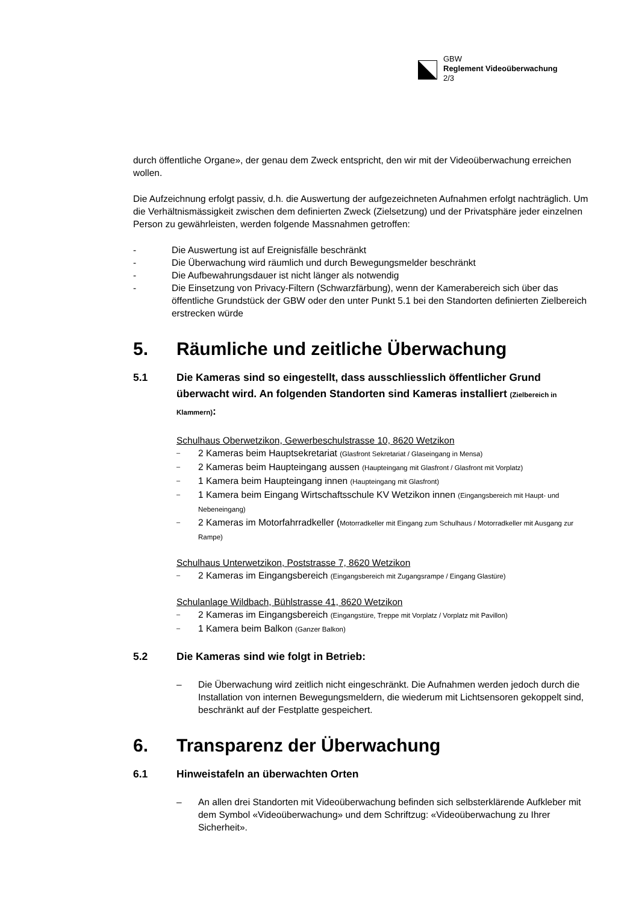GBW
Reglement Videoüberwachung
2/3
durch öffentliche Organe», der genau dem Zweck entspricht, den wir mit der Videoüberwachung erreichen wollen.
Die Aufzeichnung erfolgt passiv, d.h. die Auswertung der aufgezeichneten Aufnahmen erfolgt nachträglich. Um die Verhältnismässigkeit zwischen dem definierten Zweck (Zielsetzung) und der Privatsphäre jeder einzelnen Person zu gewährleisten, werden folgende Massnahmen getroffen:
- Die Auswertung ist auf Ereignisfälle beschränkt
- Die Überwachung wird räumlich und durch Bewegungsmelder beschränkt
- Die Aufbewahrungsdauer ist nicht länger als notwendig
- Die Einsetzung von Privacy-Filtern (Schwarzfärbung), wenn der Kamerabereich sich über das öffentliche Grundstück der GBW oder den unter Punkt 5.1 bei den Standorten definierten Zielbereich erstrecken würde
5. Räumliche und zeitliche Überwachung
5.1 Die Kameras sind so eingestellt, dass ausschliesslich öffentlicher Grund überwacht wird. An folgenden Standorten sind Kameras installiert (Zielbereich in Klammern):
Schulhaus Oberwetzikon, Gewerbeschulstrasse 10, 8620 Wetzikon
– 2 Kameras beim Hauptsekretariat (Glasfront Sekretariat / Glaseingang in Mensa)
– 2 Kameras beim Haupteingang aussen (Haupteingang mit Glasfront / Glasfront mit Vorplatz)
– 1 Kamera beim Haupteingang innen (Haupteingang mit Glasfront)
– 1 Kamera beim Eingang Wirtschaftsschule KV Wetzikon innen (Eingangsbereich mit Haupt- und Nebeneingang)
– 2 Kameras im Motorfahrradkeller (Motorradkeller mit Eingang zum Schulhaus / Motorradkeller mit Ausgang zur Rampe)
Schulhaus Unterwetzikon, Poststrasse 7, 8620 Wetzikon
– 2 Kameras im Eingangsbereich (Eingangsbereich mit Zugangsrampe / Eingang Glastüre)
Schulanlage Wildbach, Bühlstrasse 41, 8620 Wetzikon
– 2 Kameras im Eingangsbereich (Eingangstüre, Treppe mit Vorplatz / Vorplatz mit Pavillon)
– 1 Kamera beim Balkon (Ganzer Balkon)
5.2 Die Kameras sind wie folgt in Betrieb:
– Die Überwachung wird zeitlich nicht eingeschränkt. Die Aufnahmen werden jedoch durch die Installation von internen Bewegungsmeldern, die wiederum mit Lichtsensoren gekoppelt sind, beschränkt auf der Festplatte gespeichert.
6. Transparenz der Überwachung
6.1 Hinweistafeln an überwachten Orten
– An allen drei Standorten mit Videoüberwachung befinden sich selbsterklärende Aufkleber mit dem Symbol «Videoüberwachung» und dem Schriftzug: «Videoüberwachung zu Ihrer Sicherheit».